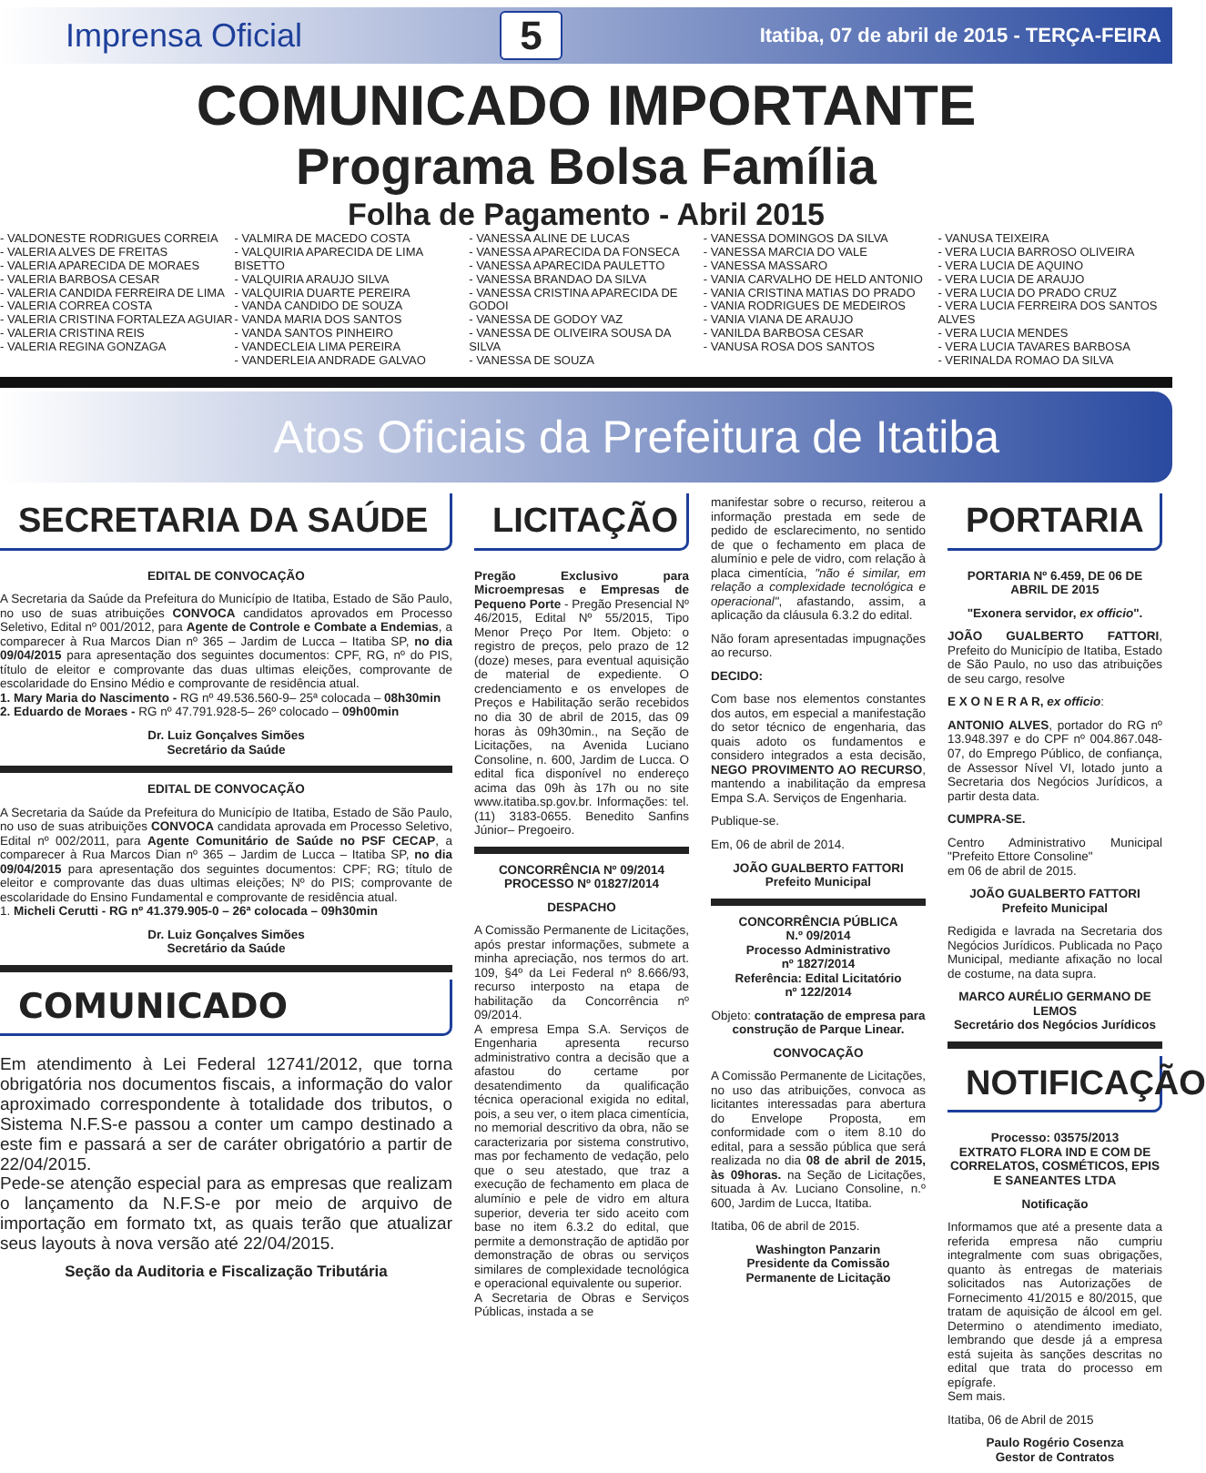Imprensa Oficial 5 Itatiba, 07 de abril de 2015 - TERÇA-FEIRA
COMUNICADO IMPORTANTE
Programa Bolsa Família
Folha de Pagamento - Abril 2015
- VALDONESTE RODRIGUES CORREIA
- VALERIA ALVES DE FREITAS
- VALERIA APARECIDA DE MORAES
- VALERIA BARBOSA CESAR
- VALERIA CANDIDA FERREIRA DE LIMA
- VALERIA CORREA COSTA
- VALERIA CRISTINA FORTALEZA AGUIAR
- VALERIA CRISTINA REIS
- VALERIA REGINA GONZAGA
- VALMIRA DE MACEDO COSTA
- VALQUIRIA APARECIDA DE LIMA BISETTO
- VALQUIRIA ARAUJO SILVA
- VALQUIRIA DUARTE PEREIRA
- VANDA CANDIDO DE SOUZA
- VANDA MARIA DOS SANTOS
- VANDA SANTOS PINHEIRO
- VANDECLEIA LIMA PEREIRA
- VANDERLEIA ANDRADE GALVAO
- VANESSA ALINE DE LUCAS
- VANESSA APARECIDA DA FONSECA
- VANESSA APARECIDA PAULETTO
- VANESSA BRANDAO DA SILVA
- VANESSA CRISTINA APARECIDA DE GODOI
- VANESSA DE GODOY VAZ
- VANESSA DE OLIVEIRA SOUSA DA SILVA
- VANESSA DE SOUZA
- VANESSA DOMINGOS DA SILVA
- VANESSA MARCIA DO VALE
- VANESSA MASSARO
- VANIA CARVALHO DE HELD ANTONIO
- VANIA CRISTINA MATIAS DO PRADO
- VANIA RODRIGUES DE MEDEIROS
- VANIA VIANA DE ARAUJO
- VANILDA BARBOSA CESAR
- VANUSA ROSA DOS SANTOS
- VANUSA TEIXEIRA
- VERA LUCIA BARROSO OLIVEIRA
- VERA LUCIA DE AQUINO
- VERA LUCIA DE ARAUJO
- VERA LUCIA DO PRADO CRUZ
- VERA LUCIA FERREIRA DOS SANTOS ALVES
- VERA LUCIA MENDES
- VERA LUCIA TAVARES BARBOSA
- VERINALDA ROMAO DA SILVA
Atos Oficiais da Prefeitura de Itatiba
SECRETARIA DA SAÚDE
EDITAL DE CONVOCAÇÃO
A Secretaria da Saúde da Prefeitura do Município de Itatiba, Estado de São Paulo, no uso de suas atribuições CONVOCA candidatos aprovados em Processo Seletivo, Edital nº 001/2012, para Agente de Controle e Combate a Endemias, a comparecer à Rua Marcos Dian nº 365 – Jardim de Lucca – Itatiba SP, no dia 09/04/2015 para apresentação dos seguintes documentos: CPF, RG, nº do PIS, título de eleitor e comprovante das duas ultimas eleições, comprovante de escolaridade do Ensino Médio e comprovante de residência atual.
1. Mary Maria do Nascimento - RG nº 49.536.560-9– 25ª colocada – 08h30min
2. Eduardo de Moraes - RG nº 47.791.928-5– 26º colocado – 09h00min
Dr. Luiz Gonçalves Simões
Secretário da Saúde
EDITAL DE CONVOCAÇÃO
A Secretaria da Saúde da Prefeitura do Município de Itatiba, Estado de São Paulo, no uso de suas atribuições CONVOCA candidata aprovada em Processo Seletivo, Edital nº 002/2011, para Agente Comunitário de Saúde no PSF CECAP, a comparecer à Rua Marcos Dian nº 365 – Jardim de Lucca – Itatiba SP, no dia 09/04/2015 para apresentação dos seguintes documentos: CPF; RG; título de eleitor e comprovante das duas ultimas eleições; Nº do PIS; comprovante de escolaridade do Ensino Fundamental e comprovante de residência atual.
1. Micheli Cerutti - RG nº 41.379.905-0 – 26ª colocada – 09h30min
Dr. Luiz Gonçalves Simões
Secretário da Saúde
COMUNICADO
Em atendimento à Lei Federal 12741/2012, que torna obrigatória nos documentos fiscais, a informação do valor aproximado correspondente à totalidade dos tributos, o Sistema N.F.S-e passou a conter um campo destinado a este fim e passará a ser de caráter obrigatório a partir de 22/04/2015.
Pede-se atenção especial para as empresas que realizam o lançamento da N.F.S-e por meio de arquivo de importação em formato txt, as quais terão que atualizar seus layouts à nova versão até 22/04/2015.
Seção da Auditoria e Fiscalização Tributária
LICITAÇÃO
Pregão Exclusivo para Microempresas e Empresas de Pequeno Porte - Pregão Presencial Nº 46/2015, Edital Nº 55/2015, Tipo Menor Preço Por Item. Objeto: o registro de preços, pelo prazo de 12 (doze) meses, para eventual aquisição de material de expediente. O credenciamento e os envelopes de Preços e Habilitação serão recebidos no dia 30 de abril de 2015, das 09 horas às 09h30min., na Seção de Licitações, na Avenida Luciano Consoline, n. 600, Jardim de Lucca. O edital fica disponível no endereço acima das 09h às 17h ou no site www.itatiba.sp.gov.br. Informações: tel.(11) 3183-0655. Benedito Sanfins Júnior– Pregoeiro.
CONCORRÊNCIA Nº 09/2014
PROCESSO Nº 01827/2014
DESPACHO
A Comissão Permanente de Licitações, após prestar informações, submete a minha apreciação, nos termos do art. 109, §4º da Lei Federal nº 8.666/93, recurso interposto na etapa de habilitação da Concorrência nº 09/2014.
A empresa Empa S.A. Serviços de Engenharia apresenta recurso administrativo contra a decisão que a afastou do certame por desatendimento da qualificação técnica operacional exigida no edital, pois, a seu ver, o item placa cimentícia, no memorial descritivo da obra, não se caracterizaria por sistema construtivo, mas por fechamento de vedação, pelo que o seu atestado, que traz a execução de fechamento em placa de alumínio e pele de vidro em altura superior, deveria ter sido aceito com base no item 6.3.2 do edital, que permite a demonstração de aptidão por demonstração de obras ou serviços similares de complexidade tecnológica e operacional equivalente ou superior.
A Secretaria de Obras e Serviços Públicas, instada a se
manifestar sobre o recurso, reiterou a informação prestada em sede de pedido de esclarecimento, no sentido de que o fechamento em placa de alumínio e pele de vidro, com relação à placa cimentícia, "não é similar, em relação a complexidade tecnológica e operacional", afastando, assim, a aplicação da cláusula 6.3.2 do edital.
Não foram apresentadas impugnações ao recurso.
DECIDO:
Com base nos elementos constantes dos autos, em especial a manifestação do setor técnico de engenharia, das quais adoto os fundamentos e considero integrados a esta decisão, NEGO PROVIMENTO AO RECURSO, mantendo a inabilitação da empresa Empa S.A. Serviços de Engenharia.
Publique-se.
Em, 06 de abril de 2014.
JOÃO GUALBERTO FATTORI
Prefeito Municipal
CONCORRÊNCIA PÚBLICA
N.º 09/2014
Processo Administrativo
nº 1827/2014
Referência: Edital Licitatório
nº 122/2014
Objeto: contratação de empresa para construção de Parque Linear.
CONVOCAÇÃO
A Comissão Permanente de Licitações, no uso das atribuições, convoca as licitantes interessadas para abertura do Envelope Proposta, em conformidade com o item 8.10 do edital, para a sessão pública que será realizada no dia 08 de abril de 2015, às 09horas. na Seção de Licitações, situada à Av. Luciano Consoline, n.º 600, Jardim de Lucca, Itatiba.
Itatiba, 06 de abril de 2015.
Washington Panzarin
Presidente da Comissão
Permanente de Licitação
PORTARIA
PORTARIA Nº 6.459, DE 06 DE ABRIL DE 2015
"Exonera servidor, ex officio".
JOÃO GUALBERTO FATTORI, Prefeito do Município de Itatiba, Estado de São Paulo, no uso das atribuições de seu cargo, resolve
E X O N E R A R, ex officio:
ANTONIO ALVES, portador do RG nº 13.948.397 e do CPF nº 004.867.048-07, do Emprego Público, de confiança, de Assessor Nível VI, lotado junto a Secretaria dos Negócios Jurídicos, a partir desta data.
CUMPRA-SE.
Centro Administrativo Municipal "Prefeito Ettore Consoline"
em 06 de abril de 2015.
JOÃO GUALBERTO FATTORI
Prefeito Municipal
Redigida e lavrada na Secretaria dos Negócios Jurídicos. Publicada no Paço Municipal, mediante afixação no local de costume, na data supra.
MARCO AURÉLIO GERMANO DE LEMOS
Secretário dos Negócios Jurídicos
NOTIFICAÇÃO
Processo: 03575/2013
EXTRATO FLORA IND E COM DE CORRELATOS, COSMÉTICOS, EPIS E SANEANTES LTDA
Notificação
Informamos que até a presente data a referida empresa não cumpriu integralmente com suas obrigações, quanto às entregas de materiais solicitados nas Autorizações de Fornecimento 41/2015 e 80/2015, que tratam de aquisição de álcool em gel. Determino o atendimento imediato, lembrando que desde já a empresa está sujeita às sanções descritas no edital que trata do processo em epígrafe.
Sem mais.
Itatiba, 06 de Abril de 2015
Paulo Rogério Cosenza
Gestor de Contratos